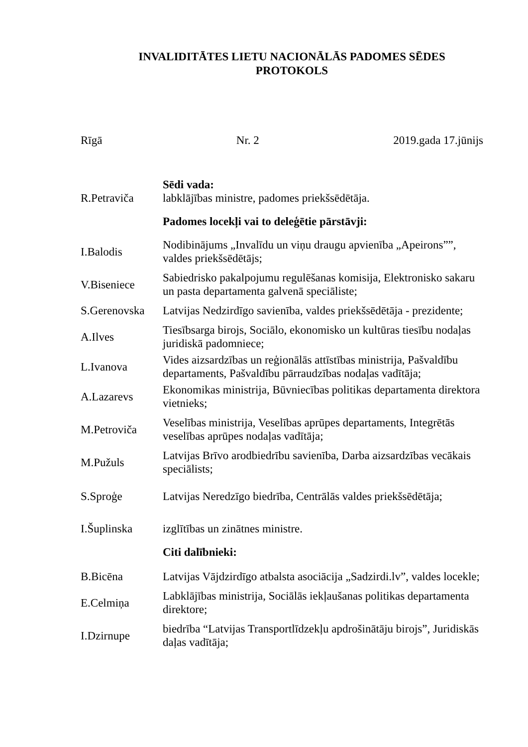INVALIDITĀTES LIETU NACIONĀLĀS PADOMES SĒDES
PROTOKOLS
Rīgā Nr. 2 2019.gada 17.jūnijs
Sēdi vada:
R.Petraviča
labklājības ministre, padomes priekšsēdētāja.
Padomes locekļi vai to deleģētie pārstāvji:
I.Balodis
Nodibinājums „Invalīdu un viņu draugu apvienība „Apeirons””, valdes priekšsēdētājs;
V.Biseniece
Sabiedrisko pakalpojumu regulēšanas komisija, Elektronisko sakaru un pasta departamenta galvenā speciāliste;
S.Gerenovska
Latvijas Nedzirdīgo savienība, valdes priekšsēdētāja - prezidente;
A.Ilves
Tiesībsarga birojs, Sociālo, ekonomisko un kultūras tiesību nodaļas juridiskā padomniece;
L.Ivanova
Vides aizsardzības un reģionālās attīstības ministrija, Pašvaldību departaments, Pašvaldību pārraudzības nodaļas vadītāja;
A.Lazarevs
Ekonomikas ministrija, Būvniecības politikas departamenta direktora vietnieks;
M.Petroviča
Veselības ministrija, Veselības aprūpes departaments, Integrētās veselības aprūpes nodaļas vadītāja;
M.Pužuls
Latvijas Brīvo arodbiedrību savienība, Darba aizsardzības vecākais speciālists;
S.Sproģe
Latvijas Neredzīgo biedrība, Centrālās valdes priekšsēdētāja;
I.Šuplinska
izglītības un zinātnes ministre.
Citi dalībnieki:
B.Bicēna
Latvijas Vājdzirdīgo atbalsta asociācija „Sadzirdi.lv”, valdes locekle;
E.Celmiņa
Labklājības ministrija, Sociālās iekļaušanas politikas departamenta direktore;
I.Dzirnupe
biedrība “Latvijas Transportlīdzekļu apdrošinātāju birojs”, Juridiskās daļas vadītāja;